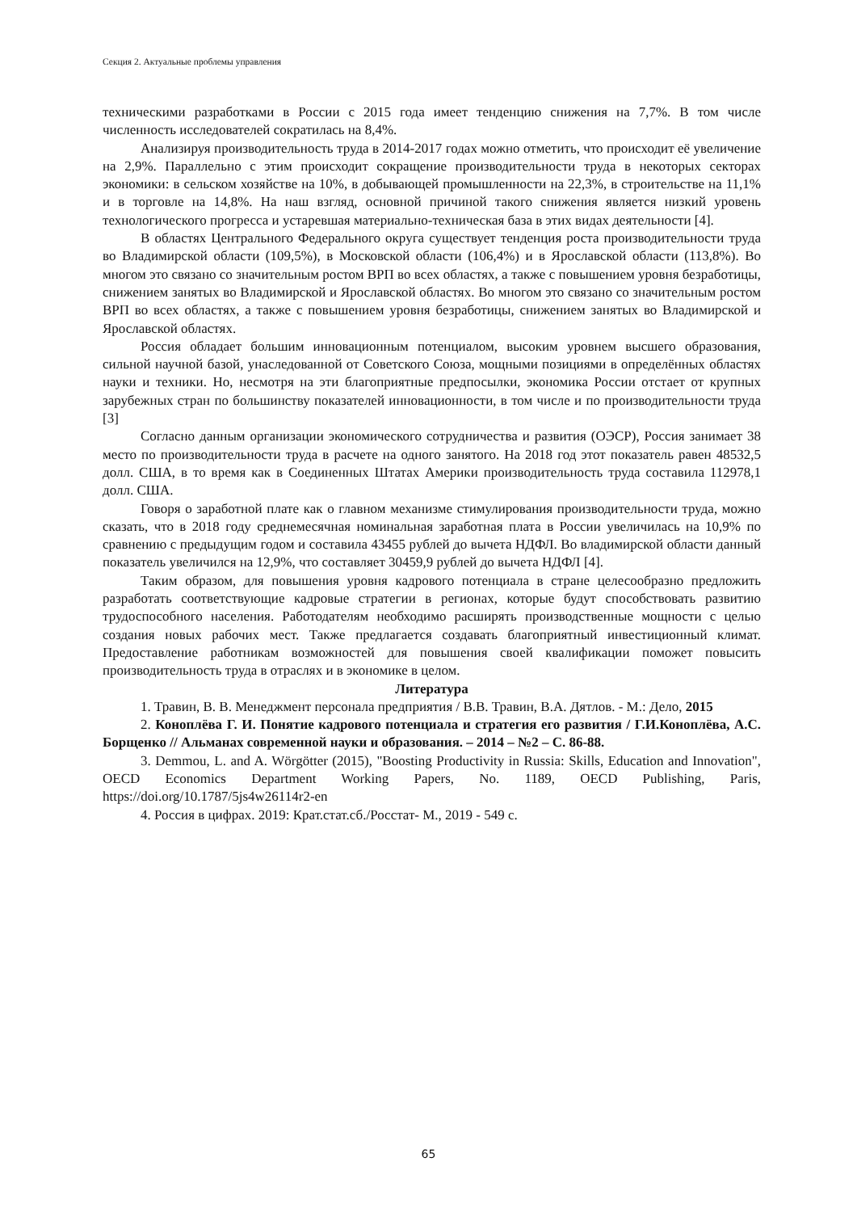Секция 2. Актуальные проблемы управления
техническими разработками в России с 2015 года имеет тенденцию снижения на 7,7%. В том числе численность исследователей сократилась на 8,4%.
Анализируя производительность труда в 2014-2017 годах можно отметить, что происходит её увеличение на 2,9%. Параллельно с этим происходит сокращение производительности труда в некоторых секторах экономики: в сельском хозяйстве на 10%, в добывающей промышленности на 22,3%, в строительстве на 11,1% и в торговле на 14,8%. На наш взгляд, основной причиной такого снижения является низкий уровень технологического прогресса и устаревшая материально-техническая база в этих видах деятельности [4].
В областях Центрального Федерального округа существует тенденция роста производительности труда во Владимирской области (109,5%), в Московской области (106,4%) и в Ярославской области (113,8%). Во многом это связано со значительным ростом ВРП во всех областях, а также с повышением уровня безработицы, снижением занятых во Владимирской и Ярославской областях. Во многом это связано со значительным ростом ВРП во всех областях, а также с повышением уровня безработицы, снижением занятых во Владимирской и Ярославской областях.
Россия обладает большим инновационным потенциалом, высоким уровнем высшего образования, сильной научной базой, унаследованной от Советского Союза, мощными позициями в определённых областях науки и техники. Но, несмотря на эти благоприятные предпосылки, экономика России отстает от крупных зарубежных стран по большинству показателей инновационности, в том числе и по производительности труда [3]
Согласно данным организации экономического сотрудничества и развития (ОЭСР), Россия занимает 38 место по производительности труда в расчете на одного занятого. На 2018 год этот показатель равен 48532,5 долл. США, в то время как в Соединенных Штатах Америки производительность труда составила 112978,1 долл. США.
Говоря о заработной плате как о главном механизме стимулирования производительности труда, можно сказать, что в 2018 году среднемесячная номинальная заработная плата в России увеличилась на 10,9% по сравнению с предыдущим годом и составила 43455 рублей до вычета НДФЛ. Во владимирской области данный показатель увеличился на 12,9%, что составляет 30459,9 рублей до вычета НДФЛ [4].
Таким образом, для повышения уровня кадрового потенциала в стране целесообразно предложить разработать соответствующие кадровые стратегии в регионах, которые будут способствовать развитию трудоспособного населения. Работодателям необходимо расширять производственные мощности с целью создания новых рабочих мест. Также предлагается создавать благоприятный инвестиционный климат. Предоставление работникам возможностей для повышения своей квалификации поможет повысить производительность труда в отраслях и в экономике в целом.
Литература
1. Травин, В. В. Менеджмент персонала предприятия / В.В. Травин, В.А. Дятлов. - М.: Дело, 2015
2. Коноплёва Г. И. Понятие кадрового потенциала и стратегия его развития / Г.И.Коноплёва, А.С. Борщенко // Альманах современной науки и образования. – 2014 – №2 – С. 86-88.
3. Demmou, L. and A. Wörgötter (2015), "Boosting Productivity in Russia: Skills, Education and Innovation", OECD Economics Department Working Papers, No. 1189, OECD Publishing, Paris, https://doi.org/10.1787/5js4w26114r2-en
4. Россия в цифрах. 2019: Крат.стат.сб./Росстат- М., 2019 - 549 с.
65